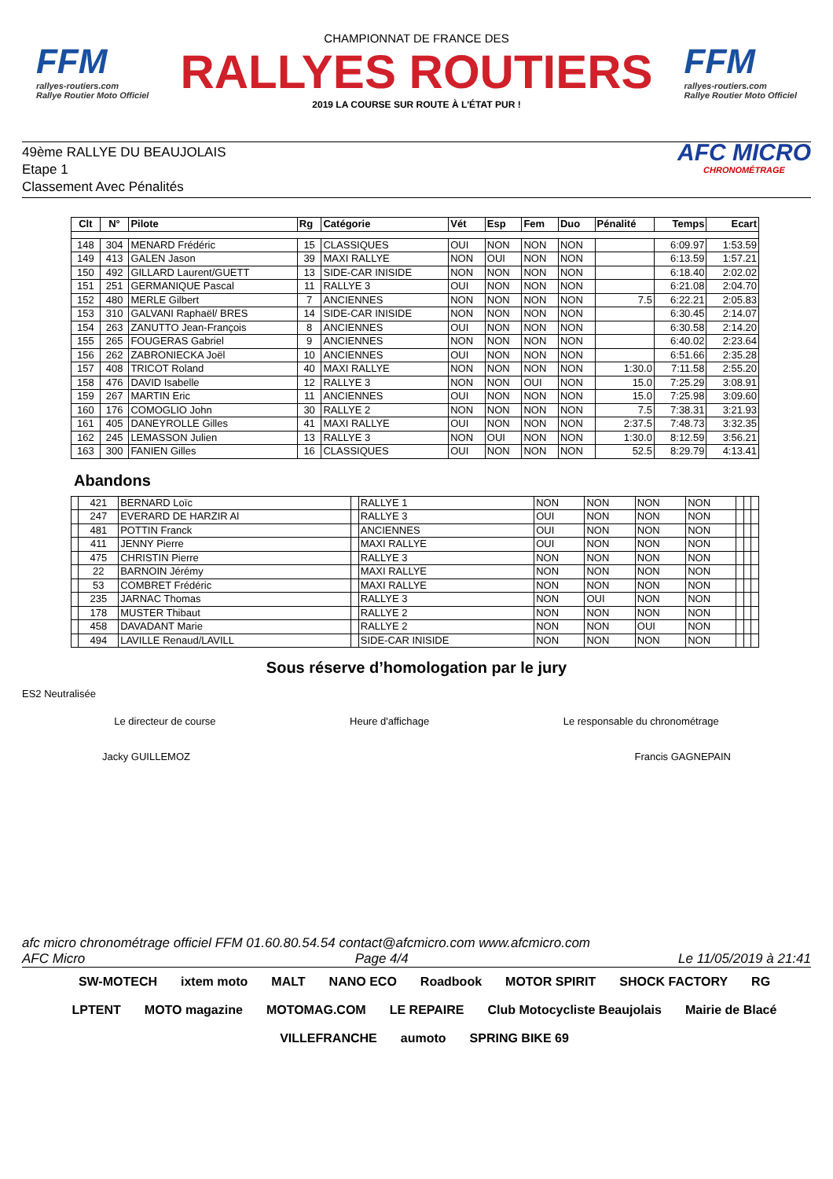FFM
rallyes-routiers.com
Rallye Routier Moto Officiel
CHAMPIONNAT DE FRANCE DES
RALLYES ROUTIERS
2019 LA COURSE SUR ROUTE À L'ÉTAT PUR !
FFM
rallyes-routiers.com
Rallye Routier Moto Officiel
49ème RALLYE DU BEAUJOLAIS
Etape 1
Classement Avec Pénalités
AFC MICRO
CHRONOMÉTRAGE
| Clt | N° | Pilote | Rg | Catégorie | Vét | Esp | Fem | Duo | Pénalité | Temps | Ecart |
| --- | --- | --- | --- | --- | --- | --- | --- | --- | --- | --- | --- |
| 148 | 304 | MENARD Frédéric | 15 | CLASSIQUES | OUI | NON | NON | NON | | 6:09.97 | 1:53.59 |
| 149 | 413 | GALEN Jason | 39 | MAXI RALLYE | NON | OUI | NON | NON | | 6:13.59 | 1:57.21 |
| 150 | 492 | GILLARD Laurent/GUETT | 13 | SIDE-CAR INISIDE | NON | NON | NON | NON | | 6:18.40 | 2:02.02 |
| 151 | 251 | GERMANIQUE Pascal | 11 | RALLYE 3 | OUI | NON | NON | NON | | 6:21.08 | 2:04.70 |
| 152 | 480 | MERLE Gilbert | 7 | ANCIENNES | NON | NON | NON | NON | 7.5 | 6:22.21 | 2:05.83 |
| 153 | 310 | GALVANI Raphaël/ BRES | 14 | SIDE-CAR INISIDE | NON | NON | NON | NON | | 6:30.45 | 2:14.07 |
| 154 | 263 | ZANUTTO Jean-François | 8 | ANCIENNES | OUI | NON | NON | NON | | 6:30.58 | 2:14.20 |
| 155 | 265 | FOUGERAS Gabriel | 9 | ANCIENNES | NON | NON | NON | NON | | 6:40.02 | 2:23.64 |
| 156 | 262 | ZABRONIECKA Joël | 10 | ANCIENNES | OUI | NON | NON | NON | | 6:51.66 | 2:35.28 |
| 157 | 408 | TRICOT Roland | 40 | MAXI RALLYE | NON | NON | NON | NON | 1:30.0 | 7:11.58 | 2:55.20 |
| 158 | 476 | DAVID Isabelle | 12 | RALLYE 3 | NON | NON | OUI | NON | 15.0 | 7:25.29 | 3:08.91 |
| 159 | 267 | MARTIN Eric | 11 | ANCIENNES | OUI | NON | NON | NON | 15.0 | 7:25.98 | 3:09.60 |
| 160 | 176 | COMOGLIO John | 30 | RALLYE 2 | NON | NON | NON | NON | 7.5 | 7:38.31 | 3:21.93 |
| 161 | 405 | DANEYROLLE Gilles | 41 | MAXI RALLYE | OUI | NON | NON | NON | 2:37.5 | 7:48.73 | 3:32.35 |
| 162 | 245 | LEMASSON Julien | 13 | RALLYE 3 | NON | OUI | NON | NON | 1:30.0 | 8:12.59 | 3:56.21 |
| 163 | 300 | FANIEN Gilles | 16 | CLASSIQUES | OUI | NON | NON | NON | 52.5 | 8:29.79 | 4:13.41 |
Abandons
| | 421 | BERNARD Loïc | | RALLYE 1 | NON | NON | NON | NON | | | |
| | 247 | EVERARD DE HARZIR Al | | RALLYE 3 | OUI | NON | NON | NON | | | |
| | 481 | POTTIN Franck | | ANCIENNES | OUI | NON | NON | NON | | | |
| | 411 | JENNY Pierre | | MAXI RALLYE | OUI | NON | NON | NON | | | |
| | 475 | CHRISTIN Pierre | | RALLYE 3 | NON | NON | NON | NON | | | |
| | 22 | BARNOIN Jérémy | | MAXI RALLYE | NON | NON | NON | NON | | | |
| | 53 | COMBRET Frédéric | | MAXI RALLYE | NON | NON | NON | NON | | | |
| | 235 | JARNAC Thomas | | RALLYE 3 | NON | OUI | NON | NON | | | |
| | 178 | MUSTER Thibaut | | RALLYE 2 | NON | NON | NON | NON | | | |
| | 458 | DAVADANT Marie | | RALLYE 2 | NON | NON | OUI | NON | | | |
| | 494 | LAVILLE Renaud/LAVILL | | SIDE-CAR INISIDE | NON | NON | NON | NON | | | |
Sous réserve d’homologation par le jury
ES2 Neutralisée
Le directeur de course Heure d'affichage Le responsable du chronométrage
Jacky GUILLEMOZ Francis GAGNEPAIN
afc micro chronométrage officiel FFM 01.60.80.54.54 contact@afcmicro.com www.afcmicro.com
AFC Micro Page 4/4 Le 11/05/2019 à 21:41
SW-MOTECH ixtem moto MALT NANO ECO Roadbook MOTOR SPIRIT SHOCK FACTORY RG LPTENT MOTO magazine MOTOMAG.COM LE REPAIRE Club Motocycliste Beaujolais Mairie de Blacé VILLEFRANCHE aumoto SPRING BIKE 69